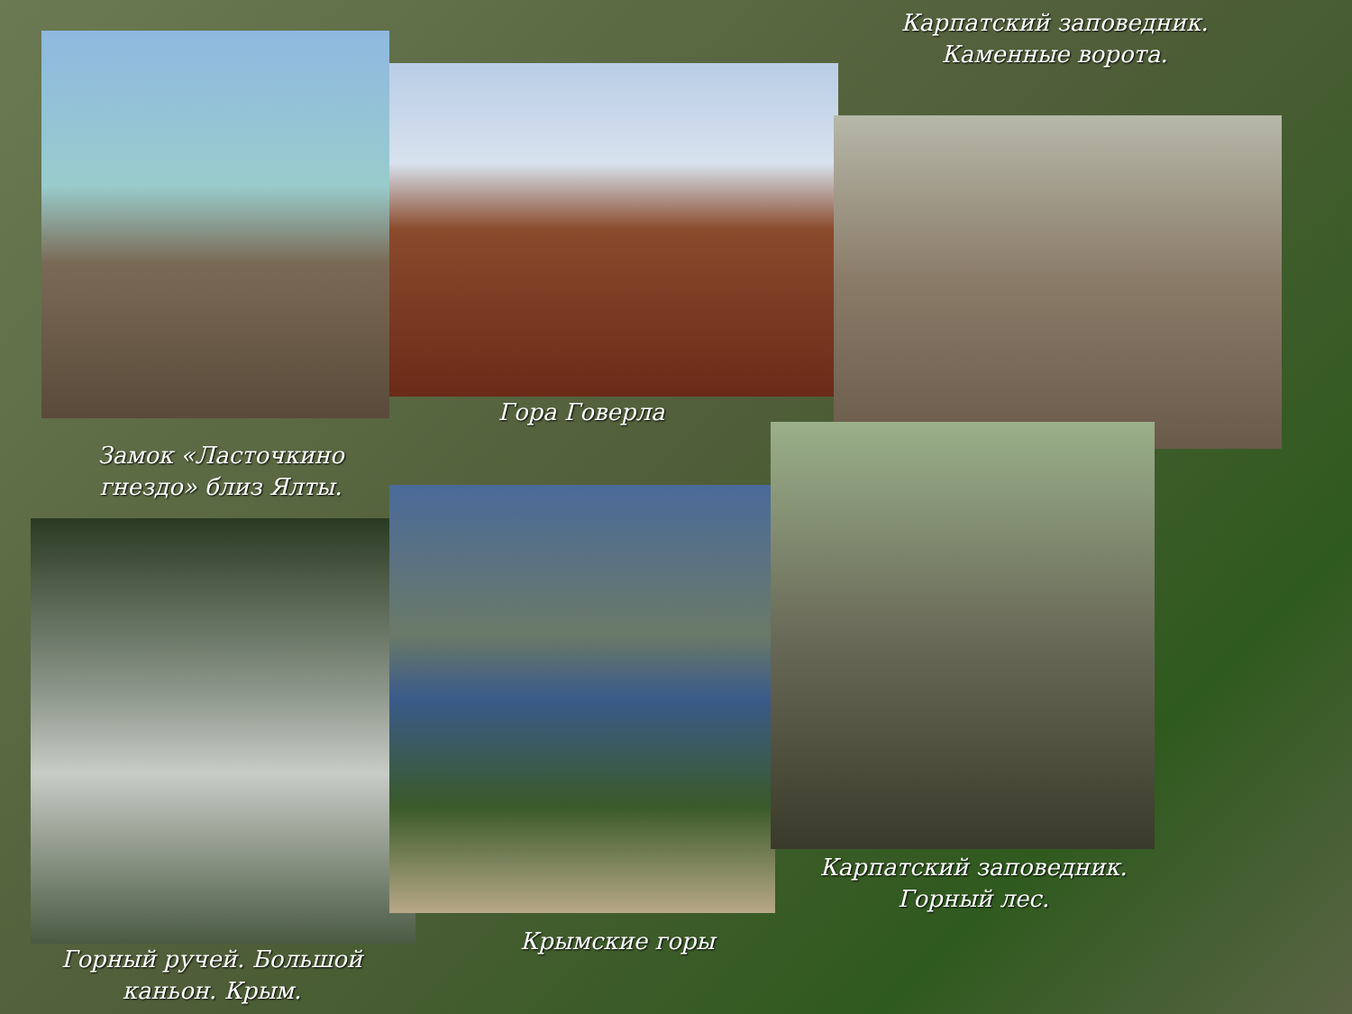Карпатский заповедник. Каменные ворота.
Гора Говерла
Замок «Ласточкино гнездо» близ Ялты.
Карпатский заповедник. Горный лес.
Крымские горы
Горный ручей. Большой каньон. Крым.